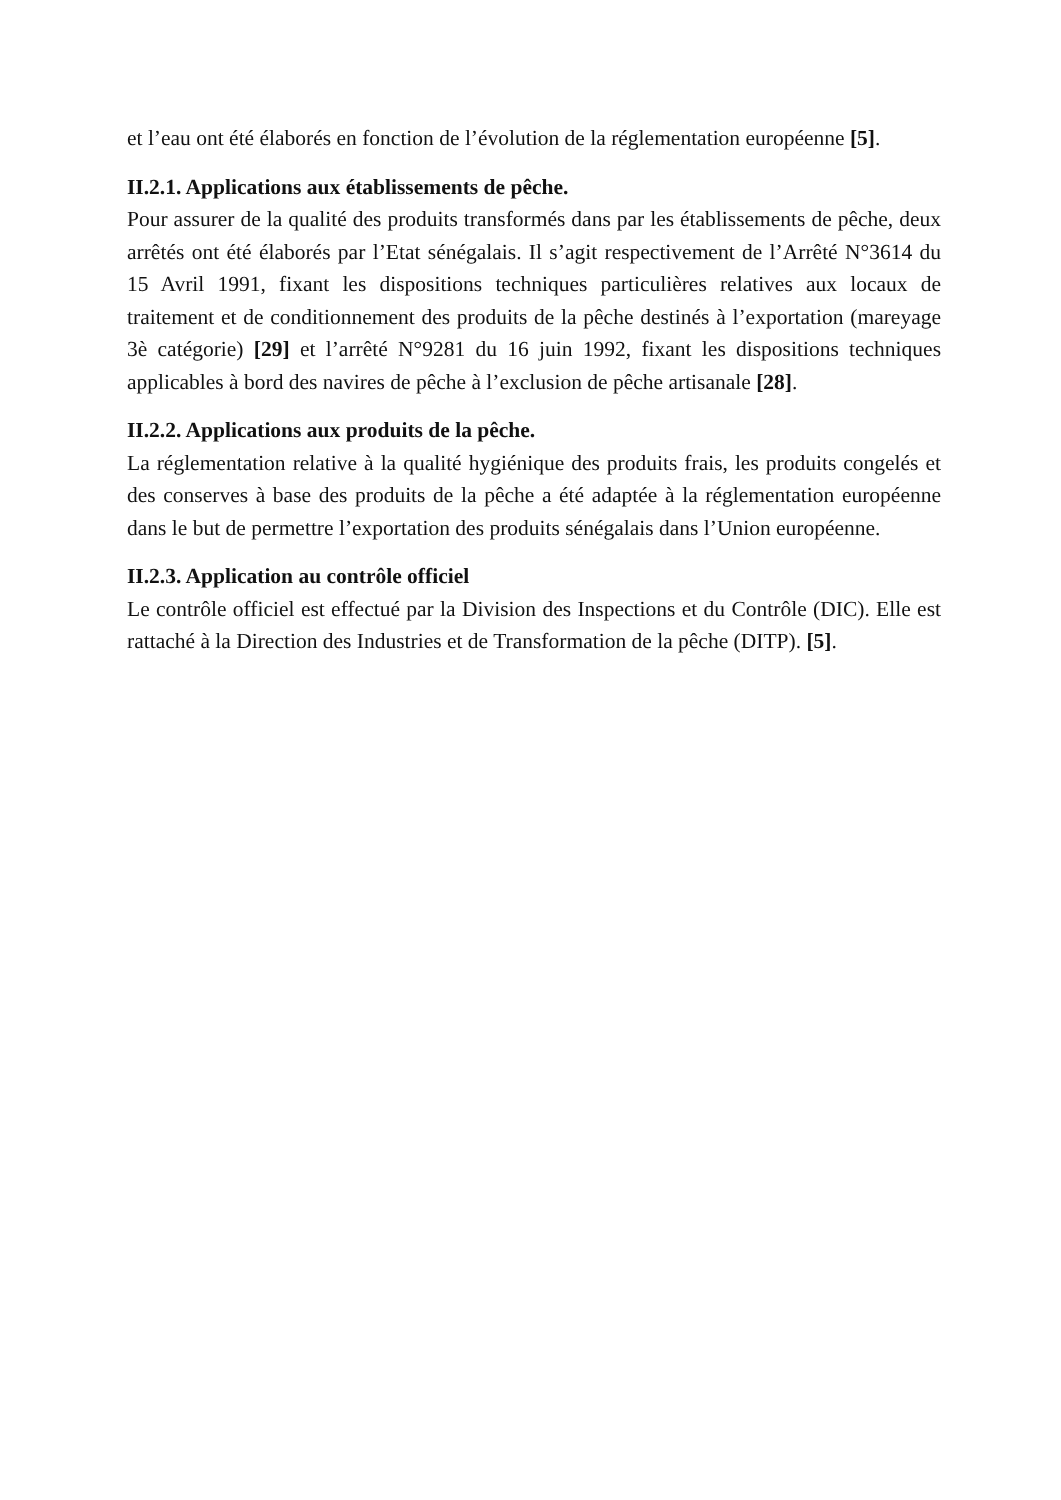et l’eau ont été élaborés en fonction de l’évolution de la réglementation européenne [5].
II.2.1. Applications aux établissements de pêche.
Pour assurer de la qualité des produits transformés dans par les établissements de pêche, deux arrêtés ont été élaborés par l’Etat sénégalais. Il s’agit respectivement de l’Arrêté N°3614 du 15 Avril 1991, fixant les dispositions techniques particulières relatives aux locaux de traitement et de conditionnement des produits de la pêche destinés à l’exportation (mareyage 3è catégorie) [29] et l’arrêté N°9281 du 16 juin 1992, fixant les dispositions techniques applicables à bord des navires de pêche à l’exclusion de pêche artisanale [28].
II.2.2. Applications aux produits de la pêche.
La réglementation relative à la qualité hygiénique des produits frais, les produits congelés et des conserves à base des produits de la pêche a été adaptée à la réglementation européenne dans le but de permettre l’exportation des produits sénégalais dans l’Union européenne.
II.2.3. Application au contrôle officiel
Le contrôle officiel est effectué par la Division des Inspections et du Contrôle (DIC). Elle est rattaché à la Direction des Industries et de Transformation de la pêche (DITP). [5].